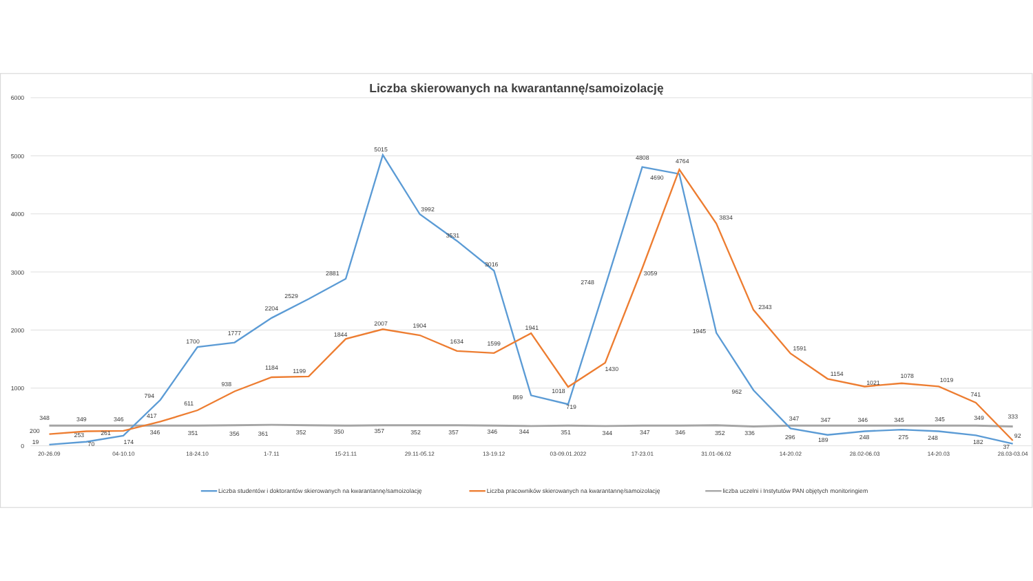Liczba skierowanych na kwarantannę/samoizolację
6000
5000
4000
3000
2000
1000
0
348
349
346
346
351
356
361
352
350
357
352
357
346
344
351
344
347
346
352
336
347
347
346
345
345
349
333
19
70
174
794
1700
1777
2204
2529
2881
5015
3992
3531
3016
869
719
2748
4808
4690
1945
962
296
189
248
275
248
182
37
200
253
261
417
611
938
1184
1199
1844
2007
1904
1634
1599
1941
1018
1430
3059
4764
3834
2343
1591
1154
1021
1078
1019
741
92
20-26.09
04-10.10
18-24.10
1-7.11
15-21.11
29.11-05.12
13-19.12
03-09.01.2022
17-23.01
31.01-06.02
14-20.02
28.02-06.03
14-20.03
28.03-03.04
Liczba studentów i doktorantów skierowanych na kwarantannę/samoizolację
Liczba pracowników skierowanych na kwarantannę/samoizolację
liczba uczelni i Instytutów PAN objętych monitoringiem